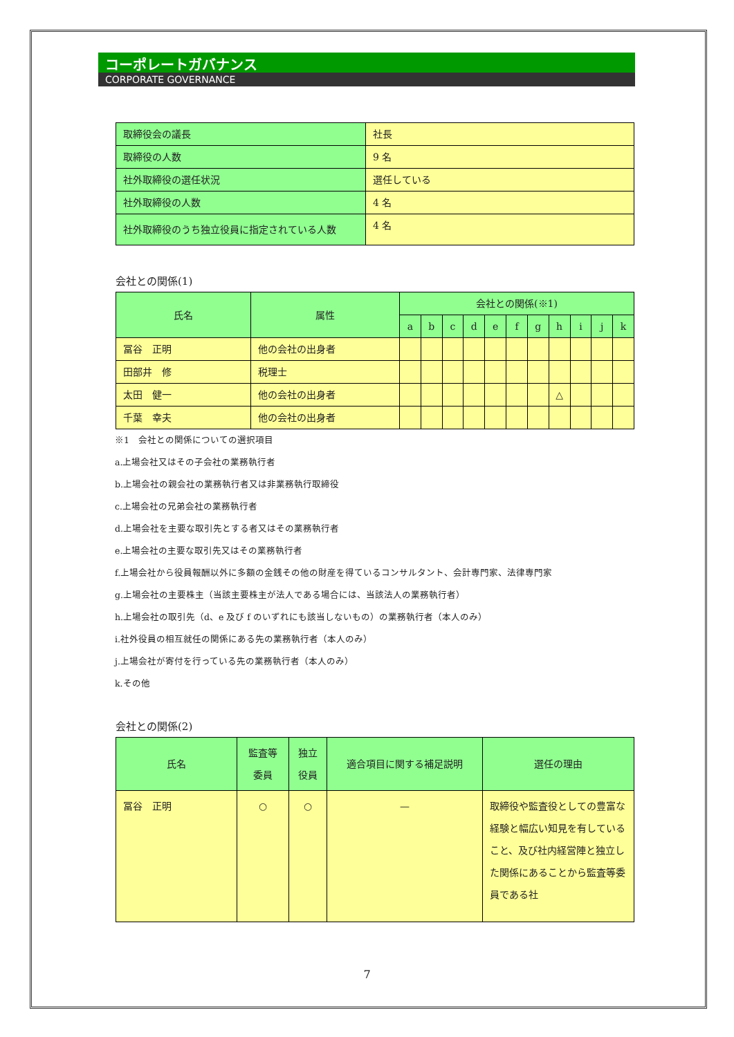コーポレートガバナンス
CORPORATE GOVERNANCE
| 取締役会の議長 | 社長 |
| 取締役の人数 | 9 名 |
| 社外取締役の選任状況 | 選任している |
| 社外取締役の人数 | 4 名 |
| 社外取締役のうち独立役員に指定されている人数 | 4 名 |
会社との関係(1)
| 氏名 | 属性 | 会社との関係(※1) | | | | | | | | | | |
| --- | --- | --- | --- | --- | --- | --- | --- | --- | --- | --- | --- | --- |
| | | a | b | c | d | e | f | g | h | i | j | k |
| 冨谷 正明 | 他の会社の出身者 | | | | | | | | | | | |
| 田部井 修 | 税理士 | | | | | | | | | | | |
| 太田 健一 | 他の会社の出身者 | | | | | | | | △ | | | |
| 千葉 幸夫 | 他の会社の出身者 | | | | | | | | | | | |
※1　会社との関係についての選択項目
a.上場会社又はその子会社の業務執行者
b.上場会社の親会社の業務執行者又は非業務執行取締役
c.上場会社の兄弟会社の業務執行者
d.上場会社を主要な取引先とする者又はその業務執行者
e.上場会社の主要な取引先又はその業務執行者
f.上場会社から役員報酬以外に多額の金銭その他の財産を得ているコンサルタント、会計専門家、法律専門家
g.上場会社の主要株主（当該主要株主が法人である場合には、当該法人の業務執行者）
h.上場会社の取引先（d、e 及び f のいずれにも該当しないもの）の業務執行者（本人のみ）
i.社外役員の相互就任の関係にある先の業務執行者（本人のみ）
j.上場会社が寄付を行っている先の業務執行者（本人のみ）
k.その他
会社との関係(2)
| 氏名 | 監査等 委員 | 独立 役員 | 適合項目に関する補足説明 | 選任の理由 |
| --- | --- | --- | --- | --- |
| 冨谷 正明 | ○ | ○ | — | 取締役や監査役としての豊富な経験と幅広い知見を有していること、及び社内経営陣と独立した関係にあることから監査等委員である社 |
7